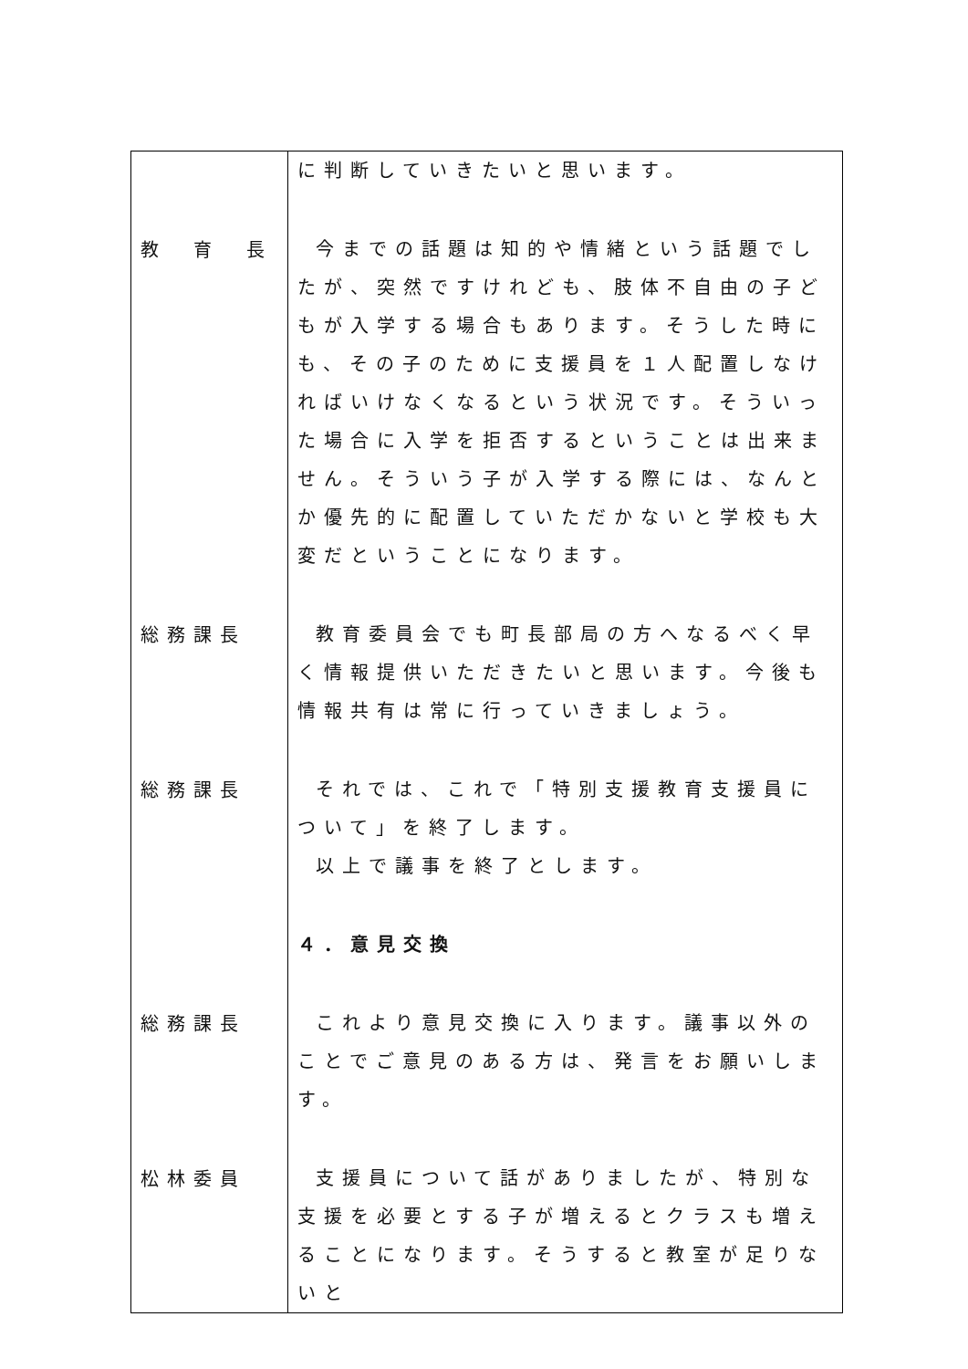| | に判断していきたいと思います。 |
| 教 育 長 | 今までの話題は知的や情緒という話題でしたが、突然ですけれども、肢体不自由の子どもが入学する場合もあります。そうした時にも、その子のために支援員を１人配置しなければいけなくなるという状況です。そういった場合に入学を拒否するということは出来ません。そういう子が入学する際には、なんとか優先的に配置していただかないと学校も大変だということになります。 |
| 総務課長 | 教育委員会でも町長部局の方へなるべく早く情報提供いただきたいと思います。今後も情報共有は常に行っていきましょう。 |
| 総務課長 | それでは、これで「特別支援教育支援員について」を終了します。 以上で議事を終了とします。 |
| | ４．意見交換 |
| 総務課長 | これより意見交換に入ります。議事以外のことでご意見のある方は、発言をお願いします。 |
| 松林委員 | 支援員について話がありましたが、特別な支援を必要とする子が増えるとクラスも増えることになります。そうすると教室が足りないと |